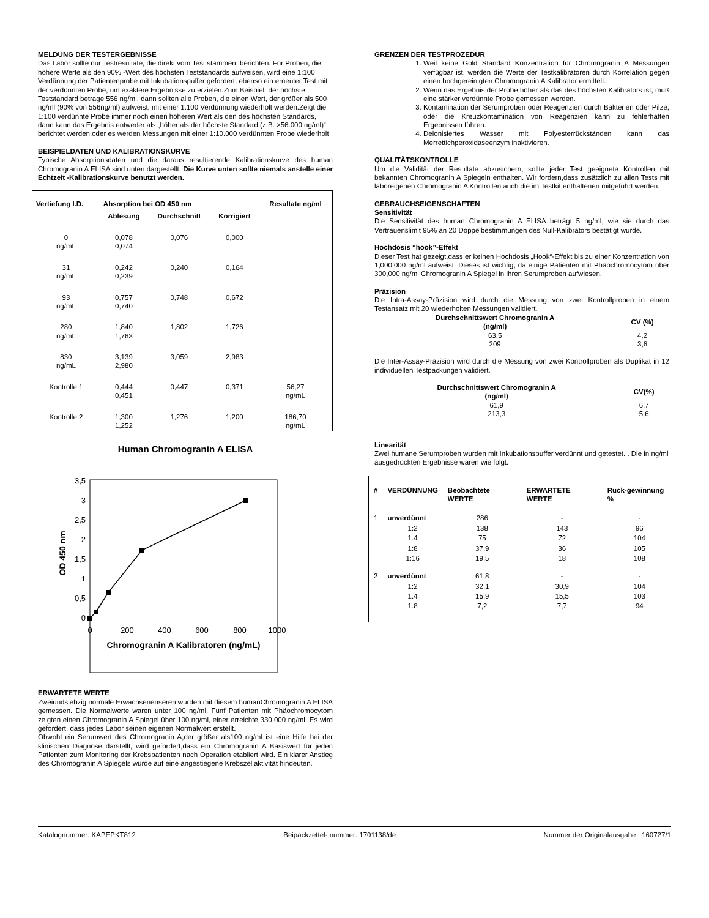MELDUNG DER TESTERGEBNISSE
Das Labor sollte nur Testresultate, die direkt vom Test stammen, berichten. Für Proben, die höhere Werte als den 90% -Wert des höchsten Teststandards aufweisen, wird eine 1:100 Verdünnung der Patientenprobe mit Inkubationspuffer gefordert, ebenso ein erneuter Test mit der verdünnten Probe, um exaktere Ergebnisse zu erzielen.Zum Beispiel: der höchste Teststandard betrage 556 ng/ml, dann sollten alle Proben, die einen Wert, der größer als 500 ng/ml (90% von 556ng/ml) aufweist, mit einer 1:100 Verdünnung wiederholt werden.Zeigt die 1:100 verdünnte Probe immer noch einen höheren Wert als den des höchsten Standards, dann kann das Ergebnis entweder als „höher als der höchste Standard (z.B. >56.000 ng/ml)“ berichtet werden,oder es werden Messungen mit einer 1:10.000 verdünnten Probe wiederholt
BEISPIELDATEN UND KALIBRATIONSKURVE
Typische Absorptionsdaten und die daraus resultierende Kalibrationskurve des human Chromogranin A ELISA sind unten dargestellt. Die Kurve unten sollte niemals anstelle einer Echtzeit -Kalibrationskurve benutzt werden.
| Vertiefung I.D. | Absorption bei OD 450 nm | | | Resultate ng/ml |
| --- | --- | --- | --- | --- |
| | Ablesung | Durchschnitt | Korrigiert | |
| 0 ng/mL | 0,078 0,074 | 0,076 | 0,000 | |
| 31 ng/mL | 0,242 0,239 | 0,240 | 0,164 | |
| 93 ng/mL | 0,757 0,740 | 0,748 | 0,672 | |
| 280 ng/mL | 1,840 1,763 | 1,802 | 1,726 | |
| 830 ng/mL | 3,139 2,980 | 3,059 | 2,983 | |
| Kontrolle 1 | 0,444 0,451 | 0,447 | 0,371 | 56,27 ng/mL |
| Kontrolle 2 | 1,300 1,252 | 1,276 | 1,200 | 186,70 ng/mL |
Human Chromogranin A ELISA
3,5
3
2,5
2
1,5
1
0,5
0
0
200
400
600
800
1000
Chromogranin A Kalibratoren (ng/mL)
OD 450 nm
ERWARTETE WERTE
Zweiundsiebzig normale Erwachsenenseren wurden mit diesem humanChromogranin A ELISA gemessen. Die Normalwerte waren unter 100 ng/ml. Fünf Patienten mit Phäochromocytom zeigten einen Chromogranin A Spiegel über 100 ng/ml, einer erreichte 330.000 ng/ml. Es wird gefordert, dass jedes Labor seinen eigenen Normalwert erstellt.
Obwohl ein Serumwert des Chromogranin A,der größer als100 ng/ml ist eine Hilfe bei der klinischen Diagnose darstellt, wird gefordert,dass ein Chromogranin A Basiswert für jeden Patienten zum Monitoring der Krebspatienten nach Operation etabliert wird. Ein klarer Anstieg des Chromogranin A Spiegels würde auf eine angestiegene Krebszellaktivität hindeuten.
GRENZEN DER TESTPROZEDUR
1. Weil keine Gold Standard Konzentration für Chromogranin A Messungen verfügbar ist, werden die Werte der Testkalibratoren durch Korrelation gegen einen hochgereinigten Chromogranin A Kalibrator ermittelt.
2. Wenn das Ergebnis der Probe höher als das des höchsten Kalibrators ist, muß eine stärker verdünnte Probe gemessen werden.
3. Kontamination der Serumproben oder Reagenzien durch Bakterien oder Pilze, oder die Kreuzkontamination von Reagenzien kann zu fehlerhaften Ergebnissen führen.
4. Deionisiertes Wasser mit Polyesterrückständen kann das Merrettichperoxidaseenzym inaktivieren.
QUALITÄTSKONTROLLE
Um die Validität der Resultate abzusichern, sollte jeder Test geeignete Kontrollen mit bekannten Chromogranin A Spiegeln enthalten. Wir fordern,dass zusätzlich zu allen Tests mit laboreigenen Chromogranin A Kontrollen auch die im Testkit enthaltenen mitgeführt werden.
GEBRAUCHSEIGENSCHAFTEN
Sensitivität
Die Sensitivität des human Chromogranin A ELISA beträgt 5 ng/ml, wie sie durch das Vertrauenslimit 95% an 20 Doppelbestimmungen des Null-Kalibrators bestätigt wurde.
Hochdosis “hook”-Effekt
Dieser Test hat gezeigt,dass er keinen Hochdosis „Hook“-Effekt bis zu einer Konzentration von 1,000,000 ng/ml aufweist. Dieses ist wichtig, da einige Patienten mit Phäochromocytom über 300,000 ng/ml Chromogranin A Spiegel in ihren Serumproben aufwiesen.
Präzision
Die Intra-Assay-Präzision wird durch die Messung von zwei Kontrollproben in einem Testansatz mit 20 wiederholten Messungen validiert.
| Durchschnittswert Chromogranin A (ng/ml) | CV (%) |
| --- | --- |
| 63,5 | 4,2 |
| 209 | 3,6 |
Die Inter-Assay-Präzision wird durch die Messung von zwei Kontrollproben als Duplikat in 12 individuellen Testpackungen validiert.
| Durchschnittswert Chromogranin A (ng/ml) | CV(%) |
| --- | --- |
| 61,9 | 6,7 |
| 213,3 | 5,6 |
Linearität
Zwei humane Serumproben wurden mit Inkubationspuffer verdünnt und getestet. . Die in ng/ml ausgedrückten Ergebnisse waren wie folgt:
| # | VERDÜNNUNG | Beobachtete WERTE | ERWARTETE WERTE | Rück-gewinnung % |
| --- | --- | --- | --- | --- |
| 1 | unverdünnt | 286 | - | - |
| | 1:2 | 138 | 143 | 96 |
| | 1:4 | 75 | 72 | 104 |
| | 1:8 | 37,9 | 36 | 105 |
| | 1:16 | 19,5 | 18 | 108 |
| 2 | unverdünnt | 61,8 | - | - |
| | 1:2 | 32,1 | 30,9 | 104 |
| | 1:4 | 15,9 | 15,5 | 103 |
| | 1:8 | 7,2 | 7,7 | 94 |
Katalognummer: KAPEPKT812 Beipackzettel- nummer: 1701138/de Nummer der Originalausgabe : 160727/1